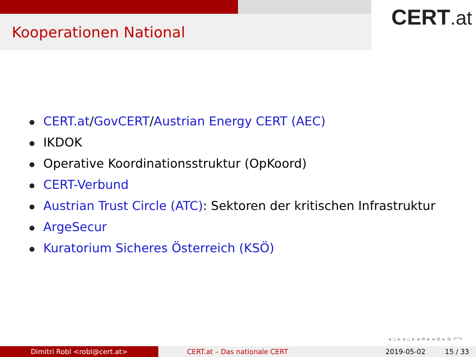Kooperationen National
CERT.at
CERT.at/GovCERT/Austrian Energy CERT (AEC)
IKDOK
Operative Koordinationsstruktur (OpKoord)
CERT-Verbund
Austrian Trust Circle (ATC): Sektoren der kritischen Infrastruktur
ArgeSecur
Kuratorium Sicheres Österreich (KSÖ)
◂ ▫ ▸ ◂ ▫ ▸ ◂ ≡ ▸ ◂ ≡ ▸ ≡ ↶↷
Dimitri Robl <robl@cert.at> CERT.at – Das nationale CERT 2019-05-02 15 / 33